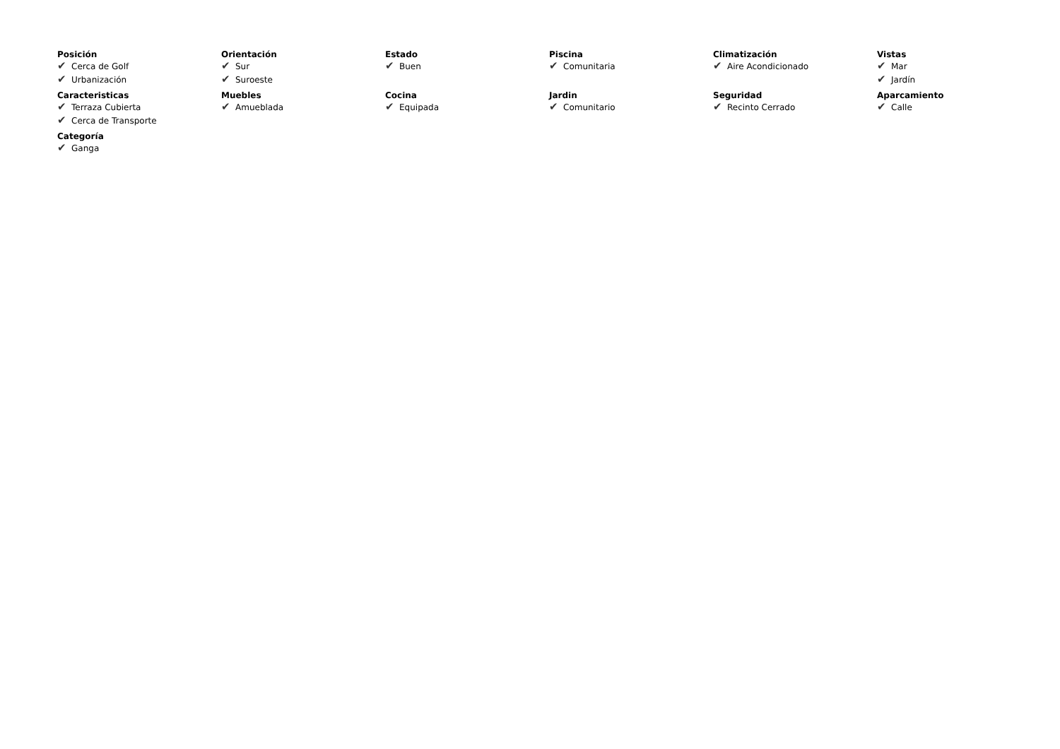Posición
✔ Cerca de Golf
✔ Urbanización
Orientación
✔ Sur
✔ Suroeste
Estado
✔ Buen
Piscina
✔ Comunitaria
Climatización
✔ Aire Acondicionado
Vistas
✔ Mar
✔ Jardín
Caracteristicas
✔ Terraza Cubierta
✔ Cerca de Transporte
Muebles
✔ Amueblada
Cocina
✔ Equipada
Jardin
✔ Comunitario
Seguridad
✔ Recinto Cerrado
Aparcamiento
✔ Calle
Categoría
✔ Ganga